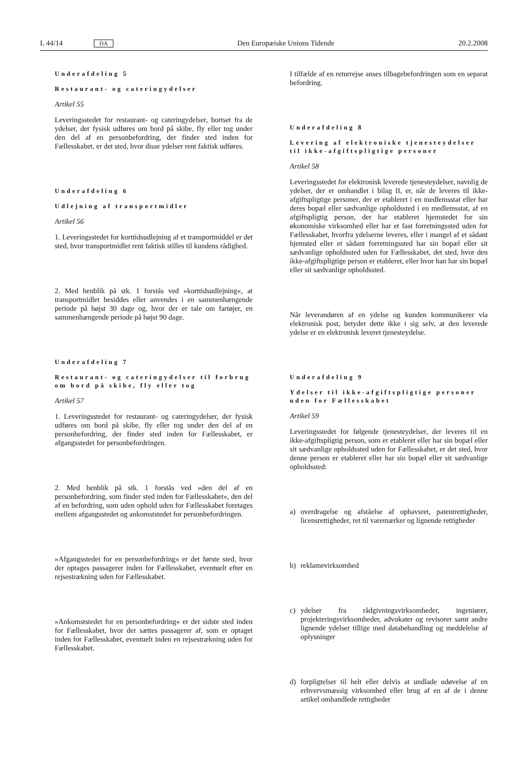L 44/14 DA Den Europæiske Unions Tidende 20.2.2008
Underafdeling 5
Restaurant- og cateringydelser
Artikel 55
Leveringsstedet for restaurant- og cateringydelser, bortset fra de ydelser, der fysisk udføres om bord på skibe, fly eller tog under den del af en personbefordring, der finder sted inden for Fællesskabet, er det sted, hvor disse ydelser rent faktisk udføres.
Underafdeling 6
Udlejning af transportmidler
Artikel 56
1. Leveringsstedet for korttidsudlejning af et transportmiddel er det sted, hvor transportmidlet rent faktisk stilles til kundens rådighed.
2. Med henblik på stk. 1 forstås ved »korttidsudlejning«, at transportmidlet besiddes eller anvendes i en sammenhængende periode på højst 30 dage og, hvor der er tale om fartøjer, en sammenhængende periode på højst 90 dage.
Underafdeling 7
Restaurant- og cateringydelser til forbrug om bord på skibe, fly eller tog
Artikel 57
1. Leveringsstedet for restaurant- og cateringydelser, der fysisk udføres om bord på skibe, fly eller tog under den del af en personbefordring, der finder sted inden for Fællesskabet, er afgangsstedet for personbefordringen.
2. Med henblik på stk. 1 forstås ved »den del af en personbefordring, som finder sted inden for Fællesskabet«, den del af en befordring, som uden ophold uden for Fællesskabet foretages mellem afgangsstedet og ankomststedet for personbefordringen.
»Afgangsstedet for en personbefordring« er det første sted, hvor der optages passagerer inden for Fællesskabet, eventuelt efter en rejsestrækning uden for Fællesskabet.
»Ankomststedet for en personbefordring« er det sidste sted inden for Fællesskabet, hvor der sættes passagerer af, som er optaget inden for Fællesskabet, eventuelt inden en rejsestrækning uden for Fællesskabet.
I tilfælde af en returrejse anses tilbagebefordringen som en separat befordring.
Underafdeling 8
Levering af elektroniske tjenesteydelser til ikke-afgiftspligtige personer
Artikel 58
Leveringsstedet for elektronisk leverede tjenesteydelser, navnlig de ydelser, der er omhandlet i bilag II, er, når de leveres til ikke-afgiftspligtige personer, der er etableret i en medlemsstat eller har deres bopæl eller sædvanlige opholdssted i en medlemsstat, af en afgiftspligtig person, der har etableret hjemstedet for sin økonomiske virksomhed eller har et fast forretningssted uden for Fællesskabet, hvorfra ydelserne leveres, eller i mangel af et sådant hjemsted eller et sådant forretningssted har sin bopæl eller sit sædvanlige opholdssted uden for Fællesskabet, det sted, hvor den ikke-afgiftspligtige person er etableret, eller hvor han har sin bopæl eller sit sædvanlige opholdssted.
Når leverandøren af en ydelse og kunden kommunikerer via elektronisk post, betyder dette ikke i sig selv, at den leverede ydelse er en elektronisk leveret tjenesteydelse.
Underafdeling 9
Ydelser til ikke-afgiftspligtige personer uden for Fællesskabet
Artikel 59
Leveringsstedet for følgende tjenesteydelser, der leveres til en ikke-afgiftspligtig person, som er etableret eller har sin bopæl eller sit sædvanlige opholdssted uden for Fællesskabet, er det sted, hvor denne person er etableret eller har sin bopæl eller sit sædvanlige opholdssted:
a) overdragelse og afståelse af ophavsret, patentrettigheder, licensrettigheder, ret til varemærker og lignende rettigheder
b) reklamevirksomhed
c) ydelser fra rådgivningsvirksomheder, ingeniører, projekteringsvirksomheder, advokater og revisorer samt andre lignende ydelser tillige med databehandling og meddelelse af oplysninger
d) forpligtelser til helt eller delvis at undlade udøvelse af en erhvervsmæssig virksomhed eller brug af en af de i denne artikel omhandlede rettigheder